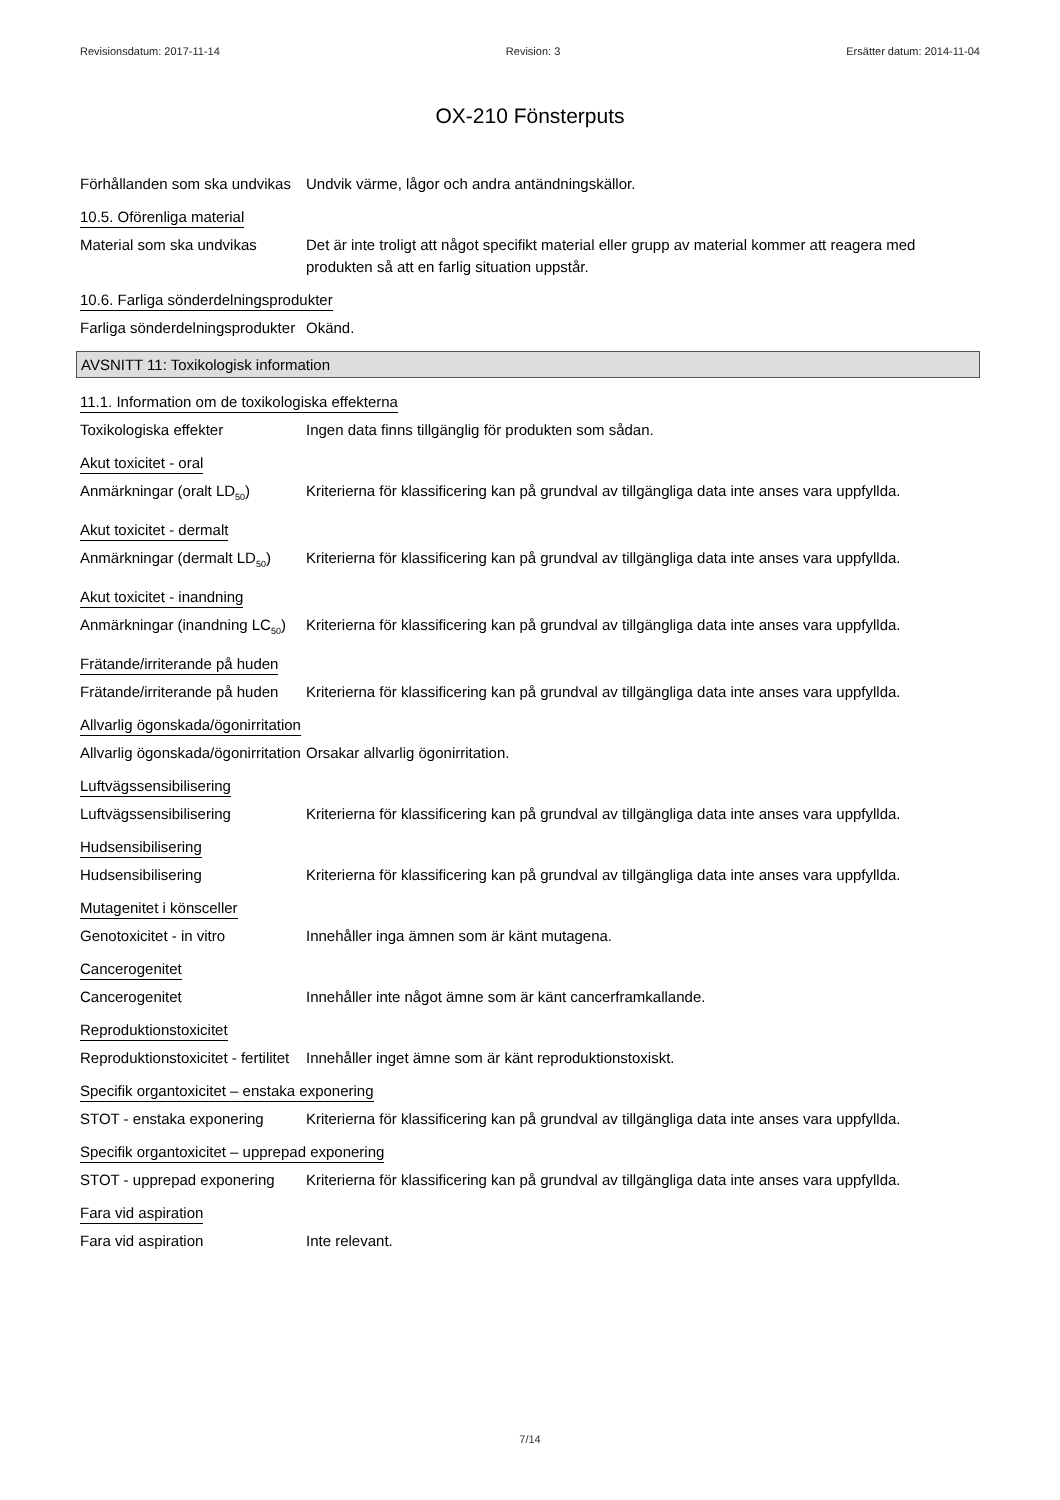Revisionsdatum: 2017-11-14 Revision: 3 Ersätter datum: 2014-11-04
OX-210 Fönsterputs
Förhållanden som ska undvikas
Undvik värme, lågor och andra antändningskällor.
10.5. Oförenliga material
Material som ska undvikas Det är inte troligt att något specifikt material eller grupp av material kommer att reagera med produkten så att en farlig situation uppstår.
10.6. Farliga sönderdelningsprodukter
Farliga sönderdelningsprodukter
Okänd.
AVSNITT 11: Toxikologisk information
11.1. Information om de toxikologiska effekterna
Toxikologiska effekter Ingen data finns tillgänglig för produkten som sådan.
Akut toxicitet - oral
Anmärkningar (oralt LD<sub>50</sub>) Kriterierna för klassificering kan på grundval av tillgängliga data inte anses vara uppfyllda.
Akut toxicitet - dermalt
Anmärkningar (dermalt LD<sub>50</sub>)
Kriterierna för klassificering kan på grundval av tillgängliga data inte anses vara uppfyllda.
Akut toxicitet - inandning
Anmärkningar (inandning LC<sub>50</sub>)
Kriterierna för klassificering kan på grundval av tillgängliga data inte anses vara uppfyllda.
Frätande/irriterande på huden
Frätande/irriterande på huden
Kriterierna för klassificering kan på grundval av tillgängliga data inte anses vara uppfyllda.
Allvarlig ögonskada/ögonirritation
Allvarlig ögonskada/ögonirritation
Orsakar allvarlig ögonirritation.
Luftvägssensibilisering
Luftvägssensibilisering Kriterierna för klassificering kan på grundval av tillgängliga data inte anses vara uppfyllda.
Hudsensibilisering
Hudsensibilisering Kriterierna för klassificering kan på grundval av tillgängliga data inte anses vara uppfyllda.
Mutagenitet i könsceller
Genotoxicitet - in vitro Innehåller inga ämnen som är känt mutagena.
Cancerogenitet
Cancerogenitet Innehåller inte något ämne som är känt cancerframkallande.
Reproduktionstoxicitet
Reproduktionstoxicitet - fertilitet
Innehåller inget ämne som är känt reproduktionstoxiskt.
Specifik organtoxicitet – enstaka exponering
STOT - enstaka exponering Kriterierna för klassificering kan på grundval av tillgängliga data inte anses vara uppfyllda.
Specifik organtoxicitet – upprepad exponering
STOT - upprepad exponering
Kriterierna för klassificering kan på grundval av tillgängliga data inte anses vara uppfyllda.
Fara vid aspiration
Fara vid aspiration Inte relevant.
7/14